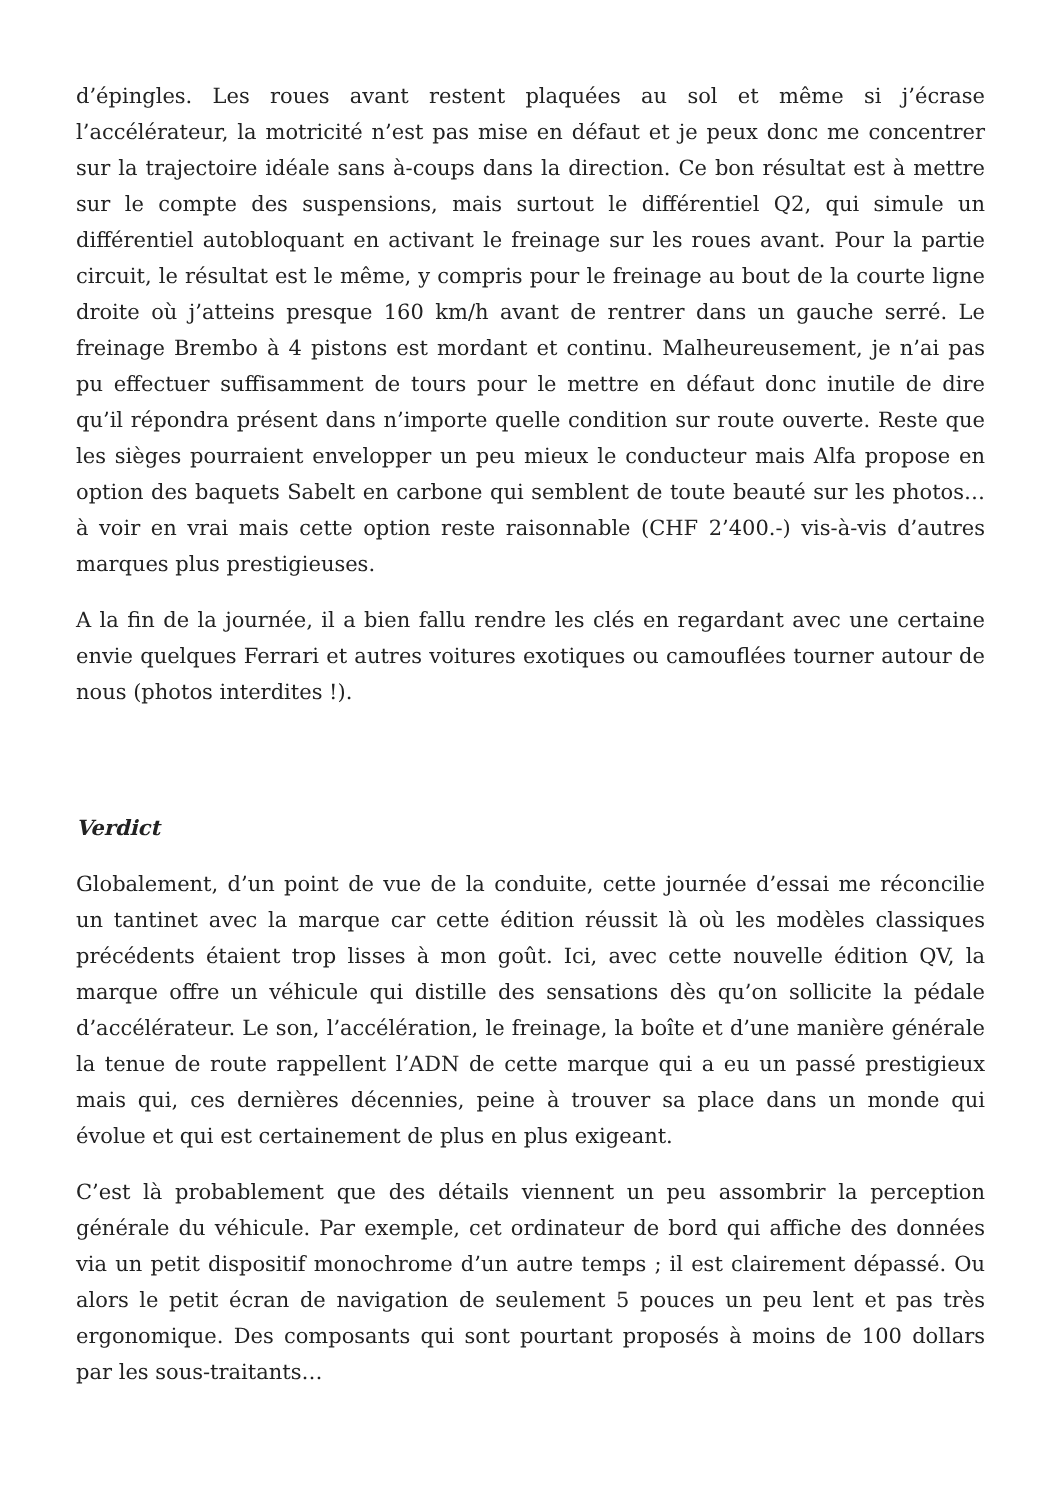d’épingles. Les roues avant restent plaquées au sol et même si j’écrase l’accélérateur, la motricité n’est pas mise en défaut et je peux donc me concentrer sur la trajectoire idéale sans à-coups dans la direction. Ce bon résultat est à mettre sur le compte des suspensions, mais surtout le différentiel Q2, qui simule un différentiel autobloquant en activant le freinage sur les roues avant. Pour la partie circuit, le résultat est le même, y compris pour le freinage au bout de la courte ligne droite où j’atteins presque 160 km/h avant de rentrer dans un gauche serré. Le freinage Brembo à 4 pistons est mordant et continu. Malheureusement, je n’ai pas pu effectuer suffisamment de tours pour le mettre en défaut donc inutile de dire qu’il répondra présent dans n’importe quelle condition sur route ouverte. Reste que les sièges pourraient envelopper un peu mieux le conducteur mais Alfa propose en option des baquets Sabelt en carbone qui semblent de toute beauté sur les photos… à voir en vrai mais cette option reste raisonnable (CHF 2’400.-) vis-à-vis d’autres marques plus prestigieuses.
A la fin de la journée, il a bien fallu rendre les clés en regardant avec une certaine envie quelques Ferrari et autres voitures exotiques ou camouflées tourner autour de nous (photos interdites !).
Verdict
Globalement, d’un point de vue de la conduite, cette journée d’essai me réconcilie un tantinet avec la marque car cette édition réussit là où les modèles classiques précédents étaient trop lisses à mon goût. Ici, avec cette nouvelle édition QV, la marque offre un véhicule qui distille des sensations dès qu’on sollicite la pédale d’accélérateur. Le son, l’accélération, le freinage, la boîte et d’une manière générale la tenue de route rappellent l’ADN de cette marque qui a eu un passé prestigieux mais qui, ces dernières décennies, peine à trouver sa place dans un monde qui évolue et qui est certainement de plus en plus exigeant.
C’est là probablement que des détails viennent un peu assombrir la perception générale du véhicule. Par exemple, cet ordinateur de bord qui affiche des données via un petit dispositif monochrome d’un autre temps ; il est clairement dépassé. Ou alors le petit écran de navigation de seulement 5 pouces un peu lent et pas très ergonomique. Des composants qui sont pourtant proposés à moins de 100 dollars par les sous-traitants…